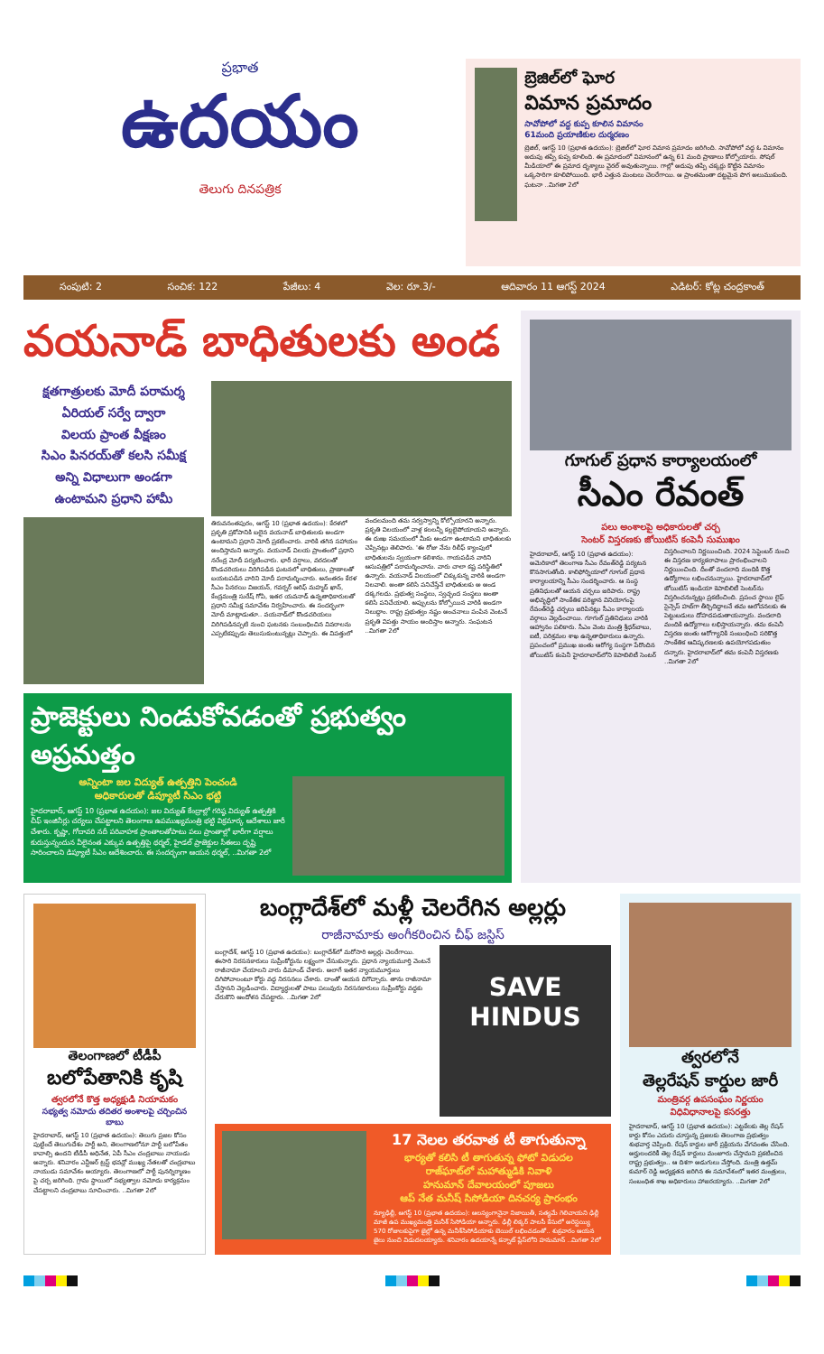ప్రభాత
ఉదయం
తెలుగు దినపత్రిక
బ్రెజిల్‌లో ఘోర
విమాన ప్రమాదం
సావోపోలో వద్ద కుప్ప కూలిన విమానం
61మంది ప్రయాణికుల దుర్మరణం
బ్రెజిల్, ఆగస్ట్ 10 (ప్రభాత ఉదయం): బ్రెజిల్‌లో ఘోర విమాన ప్రమాదం జరిగింది. సావోపోలో వద్ద ఓ విమానం అదుపు తప్పి కుప్ప కూలింది. ఈ ప్రమాదంలో విమానంలో ఉన్న 61 మంది ప్రాణాలు కోల్పోయారు. సోషల్ మీడియాలో ఈ ప్రమాద దృశ్యాలు వైరల్ అవుతున్నాయి. గాల్లో అదుపు తప్పి చక్కర్లు కొట్టిన విమానం ఒక్కసారిగా కూలిపోయింది. భారీ ఎత్తున మంటలు చెలరేగాయి. ఆ ప్రాంతమంతా దట్టమైన పొగ అలుముకుంది. ఘటనా ..మిగతా 2లో
సంపుటి: 2 సంచిక: 122 పేజీలు: 4 వెల: రూ.3/- ఆదివారం 11 ఆగస్ట్ 2024 ఎడిటర్: కోట్ల చంద్రకాంత్
వయనాడ్ బాధితులకు అండ
క్షతగాత్రులకు మోదీ పరామర్శ
ఏరియల్ సర్వే ద్వారా
విలయ ప్రాంత వీక్షణం
సిఎం పినరయ్‌తో కలసి సమీక్ష
అన్ని విధాలుగా అండగా
ఉంటామని ప్రధాని హామీ
తిరువనంతపురం, ఆగస్ట్ 10 (ప్రభాత ఉదయం): కేరళలో ప్రకృతి ప్రకోపానికి బలైన వయనాడ్ బాధితులకు అండగా ఉంటామని ప్రధాని మోదీ ప్రకటించారు. వారికి తగిన సహాయం అందిస్తామని అన్నారు. వయనాడ్ విలయ ప్రాంతంలో ప్రధాని నరేంద్ర మోదీ పర్యటించారు. భారీ వర్షాలు, వరదలతో కొండచరియలు విరిగిపడిన ఘటనలో బాధితులు, ప్రాణాలతో బయటపడిన వారిని మోదీ పరామర్శించారు. అనంతరం కేరళ సీఎం పినరయి విజయన్, గవర్నర్ ఆరిఫ్ మహ్మద్ ఖాన్, కేంద్రమంత్రి సురేష్ గోపి, ఇతర యవనాడ్ ఉన్నతాధికారులతో ప్రధాని సమీక్ష సమావేశం నిర్వహించారు. ఈ సందర్భంగా మోదీ మాట్లాడుతూ.. వయనాడ్‌లో కొండచరియలు విరిగిపడినప్పటి నుంచి ఘటనకు సంబంధించిన వివరాలను ఎప్పటికప్పుడు తెలుసుకుంటున్నట్లు చెప్పారు. ఈ విపత్తులో వందలమంది తమ సర్వస్వాన్ని కోల్పోయారని అన్నారు. ప్రకృతి విలయంలో వాళ్ల కలలన్నీ కల్లలైపోయాయని అన్నారు. ఈ దుఃఖ సమయంలో మీకు అండగా ఉంటామని బాధితులకు చెప్పినట్లు తెలిపారు. 'ఈ రోజు నేను రిలీఫ్ క్యాంపులో బాధితులను స్వయంగా కలిశాను. గాయపడిన వారిని ఆసుపత్రిలో పరామర్శించాను. వారు చాలా కష్ట పరిస్థితిలో ఉన్నారు. వయనాడ్ విలయంలో చిక్కుకున్న వారికి అండగా నిలవాలి. అంతా కలిసి పనిచేస్తేనే బాధితులకు అ అండ దక్కగలదు. ప్రభుత్వ సంస్థలు, స్వచ్ఛంద సంస్థలు అంతా కలిసి పనిచేయాలి. అప్పులను కోల్పోయిన వారికి అండగా నిలుద్దాం. రాష్ట్ర ప్రభుత్వం నష్టం అంచనాలు పంపిన వెంటనే ప్రకృతి విపత్తు సాయం అందిస్తాం అన్నారు. సంఘటన ..మిగతా 2లో
ప్రాజెక్టులు నిండుకోవడంతో ప్రభుత్వం అప్రమత్తం
అన్నింటా జల విద్యుత్ ఉత్పత్తిని పెంచండి
అధికారులతో డిప్యూటీ సిఎం భట్టి
హైదరాబాద్, ఆగస్ట్ 10 (ప్రభాత ఉదయం): జల విద్యుత్ కేంద్రాల్లో గరిష్ఠ విద్యుత్ ఉత్పత్తికి చీఫ్ ఇంజినీర్లు చర్యలు చేపట్టాలని తెలంగాణ ఉపముఖ్యమంత్రి భట్టి విక్రమార్క ఆదేశాలు జారీ చేశారు. కృష్ణా, గోదావరి నదీ పరివాహక ప్రాంతాలతోపాటు పలు ప్రాంతాల్లో భారీగా వర్షాలు కురుస్తున్నందున వీలైనంత ఎక్కువ ఉత్పత్తిపై థర్మల్, హైడల్ ప్రాజెక్టుల సీఈలు దృష్టి సారించాలని డిప్యూటీ సీఎం ఆదేశించారు. ఈ సందర్భంగా ఆయన థర్మల్, ..మిగతా 2లో
గూగుల్ ప్రధాన కార్యాలయంలో
సీఎం రేవంత్
పలు అంశాలపై అధికారులతో చర్చ
సెంటర్ విస్తరణకు జోయిటిస్ కంపెనీ సుముఖం
హైదరాబాద్, ఆగస్ట్ 10 (ప్రభాత ఉదయం): అమెరికాలో తెలంగాణ సీఎం రేవంత్‌రెడ్డి పర్యటన కొనసాగుతోంది. కాలిఫోర్నియాలో గూగుల్ ప్రధాన కార్యాలయాన్ని సీఎం సందర్శించారు. ఆ సంస్థ ప్రతినిధులతో ఆయన చర్చలు జరిపారు. రాష్ట్ర అభివృద్ధిలో సాంకేతిక పరిజ్ఞాన వినియోగంపై రేవంత్‌రెడ్డి చర్చలు జరిపినట్లు సీఎం కార్యాలయ వర్గాలు వెల్లడించాయి. గూగుల్ ప్రతినిధులు వారికి ఆహ్వానం పలికారు. సీఎం వెంట మంత్రి శ్రీధర్‌బాబు, ఐటీ, పరిశ్రమల శాఖ ఉన్నతాధికారులు ఉన్నారు. ప్రపంచంలో ప్రముఖ జంతు ఆరోగ్య సంస్థగా పేరొందిన జోయిటిస్ కంపెనీ హైదరాబాద్‌లోని కెపాబిలిటీ సెంటర్ విస్తరించాలని నిర్ణయించింది. 2024 సెప్టెంబర్ నుంచి ఈ విస్తరణ కార్యకలాపాలు ప్రారంభించాలని నిర్ణయించింది. దీంతో వందలాది మందికి కొత్త ఉద్యోగాలు లభించనున్నాయి. హైదరాబాద్‌లో జోయిటిస్ ఇండియా కెపాబిలిటీ సెంటర్‌ను విస్తరించనున్నట్లు ప్రకటించింది. ప్రపంచ స్థాయి లైఫ్ సైన్సెస్ హబ్‌గా తీర్చిదిద్దాలనే తమ ఆలోచనలకు ఈ పెట్టుబడులు దోహదపడుతాయన్నారు. వందలాది మందికి ఉద్యోగాలు లభిస్తాయన్నారు. తమ కంపెనీ విస్తరణ జంతు ఆరోగ్యానికి సంబంధించి సరికొత్త సాంకేతిక ఆవిష్కరణలకు ఉపయోగపడుతుం దన్నారు. హైదరాబాద్‌లో తమ కంపెనీ విస్తరణకు ..మిగతా 2లో
తెలంగాణలో టీడీపీ
బలోపేతానికి కృషి
త్వరలోనే కొత్త అధ్యక్షుడి నియామకం
సభ్యత్వ నమోదు తదితర అంశాలపై చర్చించిన బాబు
హైదరాబాద్, ఆగస్ట్ 10 (ప్రభాత ఉదయం): తెలుగు ప్రజల కోసం పుట్టిందే తెలుగుదేశం పార్టీ అని, తెలంగాణలోనూ పార్టీ బలోపేతం కావాల్సి ఉందని టీడీపీ అధినేత, ఏపీ సీఎం చంద్రబాబు నాయుడు అన్నారు. శనివారం ఎన్టీఆర్ ట్రస్ట్ భవన్లో ముఖ్య నేతలతో చంద్రబాబు నాయుడు సమావేశం అయ్యారు. తెలంగాణలో పార్టీ పునర్నిర్మాణం పై చర్చ జరిగింది. గ్రామ స్థాయిలో సభ్యత్వాల నమోదు కార్యక్రమం చేపట్టాలని చంద్రబాబు సూచించారు. ..మిగతా 2లో
బంగ్లాదేశ్‌లో మళ్లీ చెలరేగిన అల్లర్లు
రాజీనామాకు అంగీకరించిన చీఫ్ జస్టిస్
బంగ్లాదేశ్, ఆగస్ట్ 10 (ప్రభాత ఉదయం): బంగ్లాదేశ్‌లో మరోసారి అల్లర్లు చెలరేగాయి. ఈసారి నిరసనకారులు సుప్రీంకోర్టును లక్ష్యంగా చేసుకున్నారు. ప్రధాన న్యాయమూర్తి వెంటనే రాజీనామా చేయాలని వారు డిమాండ్ చేశారు. అలాగే ఇతర న్యాయమూర్తులు దిగిపోవాలంటూ కోర్టు వద్ద నిరసనలు చేశారు. దాంతో ఆయన దిగొచ్చారు. తాను రాజీనామా చేస్తానని వెల్లడించారు. విద్యార్థులతో పాటు పలువురు నిరసనకారులు సుప్రీంకోర్టు వద్దకు చేరుకొని ఆందోళన చేపట్టారు. ..మిగతా 2లో
SAVE HINDUS
17 నెలల తరవాత టీ తాగుతున్నా
భార్యతో కలిసి టీ తాగుతున్న ఫోటో విడుదల
రాజ్‌ఘాట్‌లో మహాత్ముడికి నివాళి
హనుమాన్ దేవాలయంలో పూజలు
ఆప్ నేత మనీష్ సిసోడియా దినచర్య ప్రారంభం
న్యూఢిల్లీ, ఆగస్ట్ 10 (ప్రభాత ఉదయం): ఆలస్యంగానైనా నిజాయితీ, సత్యమే గెలిచాయని ఢిల్లీ మాజీ ఉప ముఖ్యమంత్రి మనీశ్ సిసోడియా అన్నారు. ఢిల్లీ లిక్కర్ పాలసీ కేసులో అరెస్టయ్యి 570 రోజులకుపైగా జైల్లో ఉన్న మనీశ్‌సిసోడియాకు బెయిల్ లభించడంతో.. శుక్రవారం ఆయన జైలు నుంచి విడుదలయ్యారు. శనివారం ఉదయాన్నే కన్నాట్ ప్లేస్‌లోని హనుమాన్ ..మిగతా 2లో
త్వరలోనే
తెల్లరేషన్ కార్డుల జారీ
మంత్రివర్గ ఉపసంఘం నిర్ణయం
విధివిధానాలపై కసరత్తు
హైదరాబాద్, ఆగస్ట్ 10 (ప్రభాత ఉదయం): ఎట్టకేలకు తెల్ల రేషన్ కార్డు కోసం ఎదురు చూస్తున్న ప్రజలకు తెలంగాణ ప్రభుత్వం శుభవార్త చెప్పింది. రేషన్ కార్డుల జారీ ప్రక్రియను వేగవంతం చేసింది. అర్హులందరికీ తెల్ల రేషన్ కార్డులు మంజూరు చేస్తామని ప్రకటించిన రాష్ట్ర ప్రభుత్వం.. ఆ దిశగా అడుగులు వేస్తోంది. మంత్రి ఉత్తమ్ కుమార్ రెడ్డి అధ్యక్షతన జరిగిన ఈ సమావేశంలో ఇతర మంత్రులు, సంబంధిత శాఖ అధికారులు హాజరయ్యారు. ..మిగతా 2లో